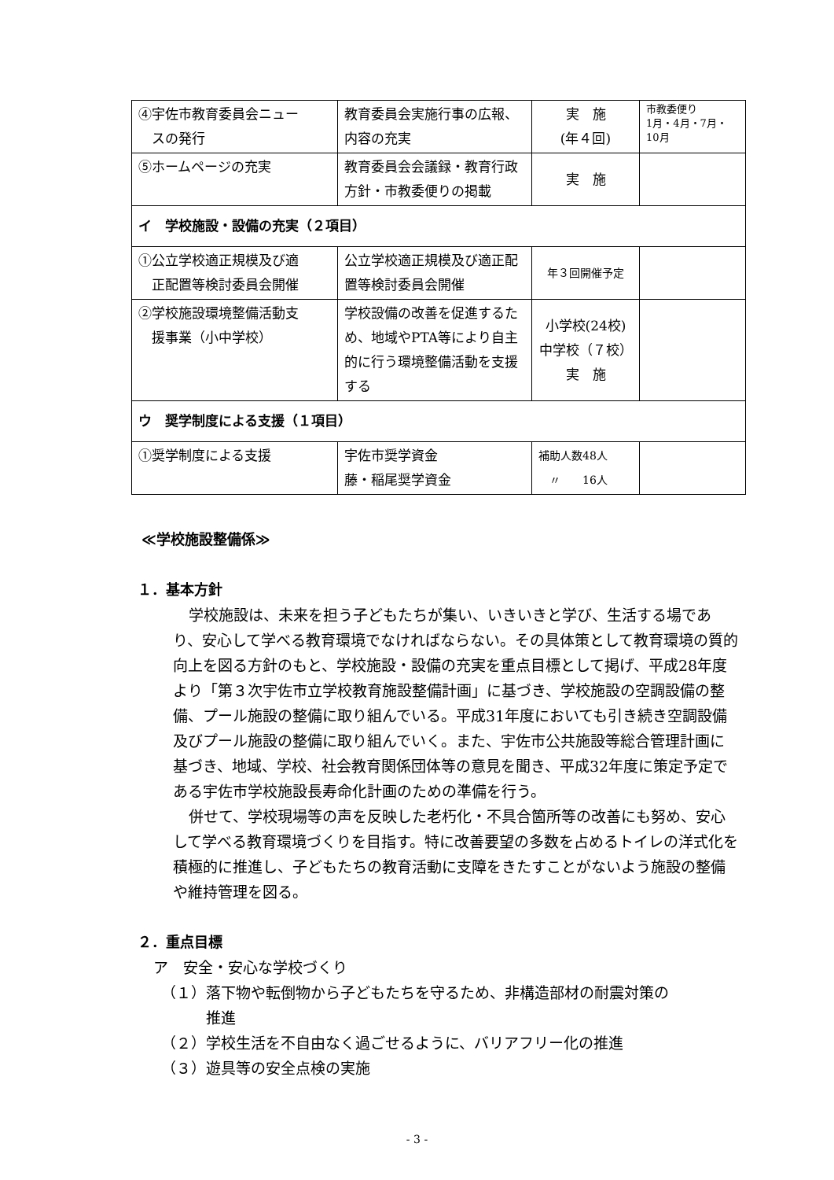| ④宇佐市教育委員会ニュー スの発行 | 教育委員会実施行事の広報、内容の充実 | 実 施 (年４回) | 市教委便り 1月・4月・7月・10月 |
| ⑤ホームページの充実 | 教育委員会会議録・教育行政方針・市教委便りの掲載 | 実 施 | |
| イ 学校施設・設備の充実（２項目） | | | |
| ①公立学校適正規模及び適 正配置等検討委員会開催 | 公立学校適正規模及び適正配置等検討委員会開催 | 年３回開催予定 | |
| ②学校施設環境整備活動支 援事業（小中学校） | 学校設備の改善を促進するため、地域やPTA等により自主的に行う環境整備活動を支援する | 小学校(24校) 中学校（７校） 実 施 | |
| ウ 奨学制度による支援（１項目） | | | |
| ①奨学制度による支援 | 宇佐市奨学資金 藤・稲尾奨学資金 | 補助人数48人 〃 16人 | |
≪学校施設整備係≫
１．基本方針
学校施設は、未来を担う子どもたちが集い、いきいきと学び、生活する場であり、安心して学べる教育環境でなければならない。その具体策として教育環境の質的向上を図る方針のもと、学校施設・設備の充実を重点目標として掲げ、平成28年度より「第３次宇佐市立学校教育施設整備計画」に基づき、学校施設の空調設備の整備、プール施設の整備に取り組んでいる。平成31年度においても引き続き空調設備及びプール施設の整備に取り組んでいく。また、宇佐市公共施設等総合管理計画に基づき、地域、学校、社会教育関係団体等の意見を聞き、平成32年度に策定予定である宇佐市学校施設長寿命化計画のための準備を行う。
併せて、学校現場等の声を反映した老朽化・不具合箇所等の改善にも努め、安心して学べる教育環境づくりを目指す。特に改善要望の多数を占めるトイレの洋式化を積極的に推進し、子どもたちの教育活動に支障をきたすことがないよう施設の整備や維持管理を図る。
２．重点目標
ア　安全・安心な学校づくり
（１）落下物や転倒物から子どもたちを守るため、非構造部材の耐震対策の
　　　推進
（２）学校生活を不自由なく過ごせるように、バリアフリー化の推進
（３）遊具等の安全点検の実施
- 3 -